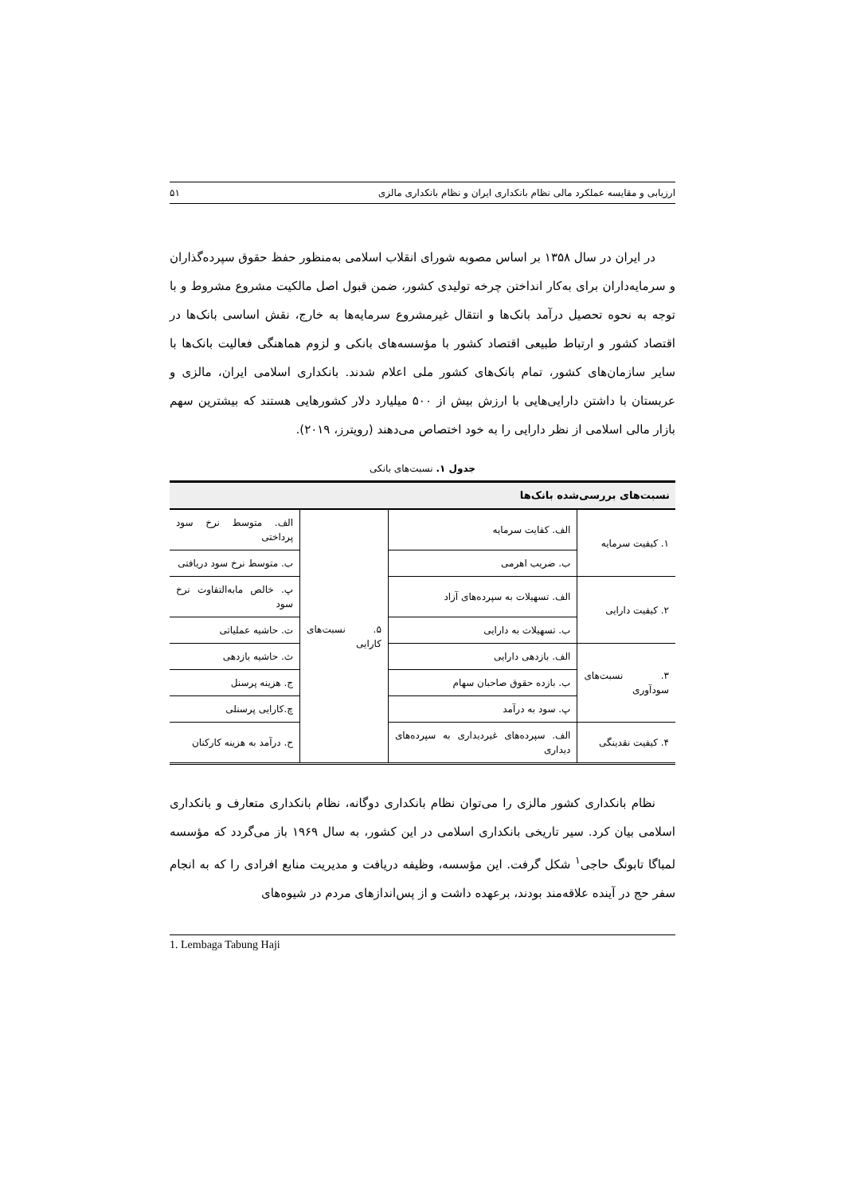ارزیابی و مقایسه عملکرد مالی نظام بانکداری ایران و نظام بانکداری مالزی ۵۱
در ایران در سال ۱۳۵۸ بر اساس مصوبه شورای انقلاب اسلامی به‌منظور حفظ حقوق سپرده‌گذاران و سرمایه‌داران برای به‌کار انداختن چرخه تولیدی کشور، ضمن قبول اصل مالکیت مشروع مشروط و با توجه به نحوه تحصیل درآمد بانک‌ها و انتقال غیرمشروع سرمایه‌ها به خارج، نقش اساسی بانک‌ها در اقتصاد کشور و ارتباط طبیعی اقتصاد کشور با مؤسسه‌های بانکی و لزوم هماهنگی فعالیت بانک‌ها با سایر سازمان‌های کشور، تمام بانک‌های کشور ملی اعلام شدند. بانکداری اسلامی ایران، مالزی و عربستان با داشتن دارایی‌هایی با ارزش بیش از ۵۰۰ میلیارد دلار کشورهایی هستند که بیشترین سهم بازار مالی اسلامی از نظر دارایی را به خود اختصاص می‌دهند (رویترز، ۲۰۱۹).
جدول ۱. نسبت‌های بانکی
| نسبت‌های بررسی‌شده بانک‌ها | | | |
| --- | --- | --- | --- |
| ۱. کیفیت سرمایه | الف. کفایت سرمایه | ۵. نسبت‌های کارایی | الف. متوسط نرخ سود پرداختی |
| | ب. ضریب اهرمی | | ب. متوسط نرخ سود دریافتی |
| ۲. کیفیت دارایی | الف. تسهیلات به سپرده‌های آزاد | | پ. خالص مابه‌التفاوت نرخ سود |
| | ب. تسهیلات به دارایی | | ت. حاشیه عملیاتی |
| ۳. نسبت‌های سودآوری | الف. بازدهی دارایی | | ث. حاشیه بازدهی |
| | ب. بازده حقوق صاحبان سهام | | ج. هزینه پرسنل |
| | پ. سود به درآمد | | چ.کارایی پرسنلی |
| ۴. کیفیت نقدینگی | الف. سپرده‌های غیردیداری به سپرده‌های دیداری | | ح. درآمد به هزینه کارکنان |
نظام بانکداری کشور مالزی را می‌توان نظام بانکداری دوگانه، نظام بانکداری متعارف و بانکداری اسلامی بیان کرد. سیر تاریخی بانکداری اسلامی در این کشور، به سال ۱۹۶۹ باز می‌گردد که مؤسسه لمباگا تابونگ حاجی<sup>۱</sup> شکل گرفت. این مؤسسه، وظیفه دریافت و مدیریت منابع افرادی را که به انجام سفر حج در آینده علاقه‌مند بودند، برعهده داشت و از پس‌اندازهای مردم در شیوه‌های
1. Lembaga Tabung Haji